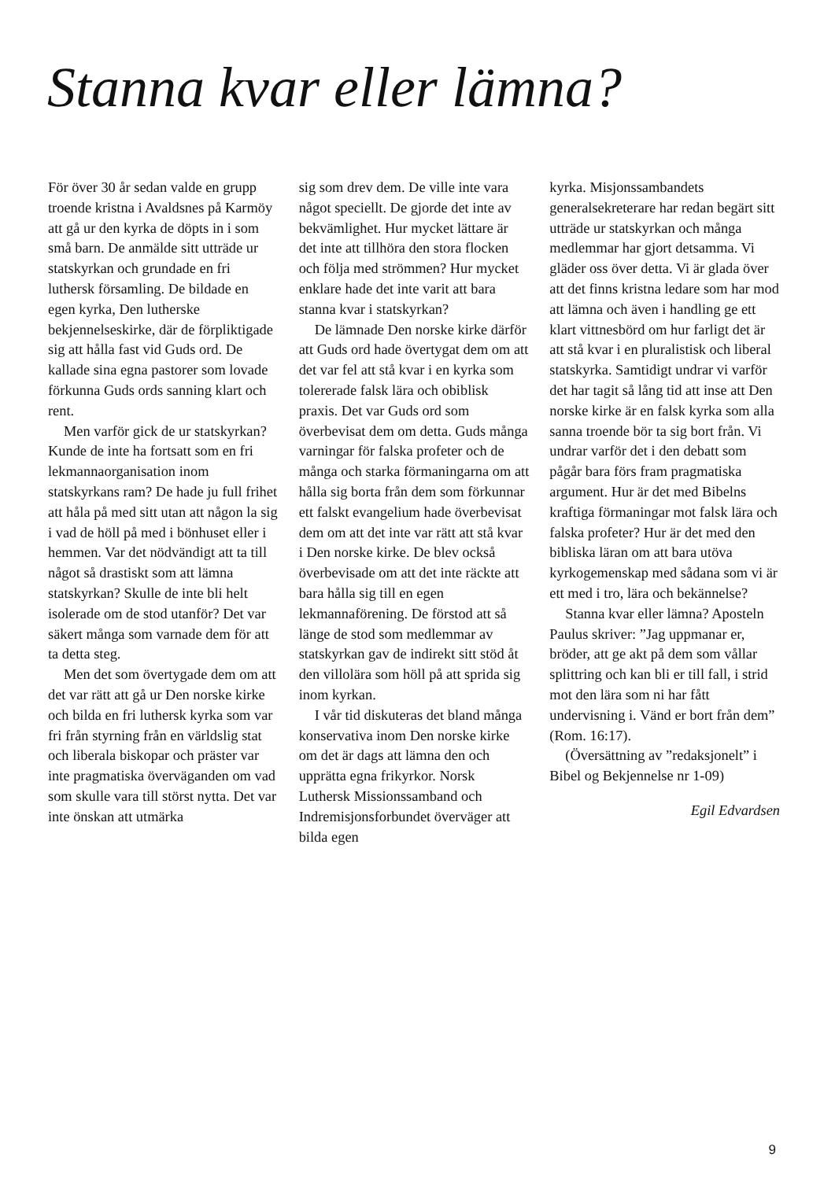Stanna kvar eller lämna?
För över 30 år sedan valde en grupp troende kristna i Avaldsnes på Karmöy att gå ur den kyrka de döpts in i som små barn. De anmälde sitt utträde ur statskyrkan och grundade en fri luthersk församling. De bildade en egen kyrka, Den lutherske bekjennelseskirke, där de förpliktigade sig att hålla fast vid Guds ord. De kallade sina egna pastorer som lovade förkunna Guds ords sanning klart och rent.
Men varför gick de ur statskyrkan? Kunde de inte ha fortsatt som en fri lekmannaorganisation inom statskyrkans ram? De hade ju full frihet att håla på med sitt utan att någon la sig i vad de höll på med i bönhuset eller i hemmen. Var det nödvändigt att ta till något så drastiskt som att lämna statskyrkan? Skulle de inte bli helt isolerade om de stod utanför? Det var säkert många som varnade dem för att ta detta steg.
Men det som övertygade dem om att det var rätt att gå ur Den norske kirke och bilda en fri luthersk kyrka som var fri från styrning från en världslig stat och liberala biskopar och präster var inte pragmatiska överväganden om vad som skulle vara till störst nytta. Det var inte önskan att utmärka
sig som drev dem. De ville inte vara något speciellt. De gjorde det inte av bekvämlighet. Hur mycket lättare är det inte att tillhöra den stora flocken och följa med strömmen? Hur mycket enklare hade det inte varit att bara stanna kvar i statskyrkan?
De lämnade Den norske kirke därför att Guds ord hade övertygat dem om att det var fel att stå kvar i en kyrka som tolererade falsk lära och obiblisk praxis. Det var Guds ord som överbevisat dem om detta. Guds många varningar för falska profeter och de många och starka förmaningarna om att hålla sig borta från dem som förkunnar ett falskt evangelium hade överbevisat dem om att det inte var rätt att stå kvar i Den norske kirke. De blev också överbevisade om att det inte räckte att bara hålla sig till en egen lekmannaförening. De förstod att så länge de stod som medlemmar av statskyrkan gav de indirekt sitt stöd åt den villolära som höll på att sprida sig inom kyrkan.
I vår tid diskuteras det bland många konservativa inom Den norske kirke om det är dags att lämna den och upprätta egna frikyrkor. Norsk Luthersk Missionssamband och Indremisjonsforbundet överväger att bilda egen
kyrka. Misjonssambandets generalsekreterare har redan begärt sitt utträde ur statskyrkan och många medlemmar har gjort detsamma. Vi gläder oss över detta. Vi är glada över att det finns kristna ledare som har mod att lämna och även i handling ge ett klart vittnesbörd om hur farligt det är att stå kvar i en pluralistisk och liberal statskyrka. Samtidigt undrar vi varför det har tagit så lång tid att inse att Den norske kirke är en falsk kyrka som alla sanna troende bör ta sig bort från. Vi undrar varför det i den debatt som pågår bara förs fram pragmatiska argument. Hur är det med Bibelns kraftiga förmaningar mot falsk lära och falska profeter? Hur är det med den bibliska läran om att bara utöva kyrkogemenskap med sådana som vi är ett med i tro, lära och bekännelse?
Stanna kvar eller lämna? Aposteln Paulus skriver: ”Jag uppmanar er, bröder, att ge akt på dem som vållar splittring och kan bli er till fall, i strid mot den lära som ni har fått undervisning i. Vänd er bort från dem” (Rom. 16:17).
(Översättning av ”redaksjonelt” i Bibel og Bekjennelse nr 1-09)
Egil Edvardsen
9